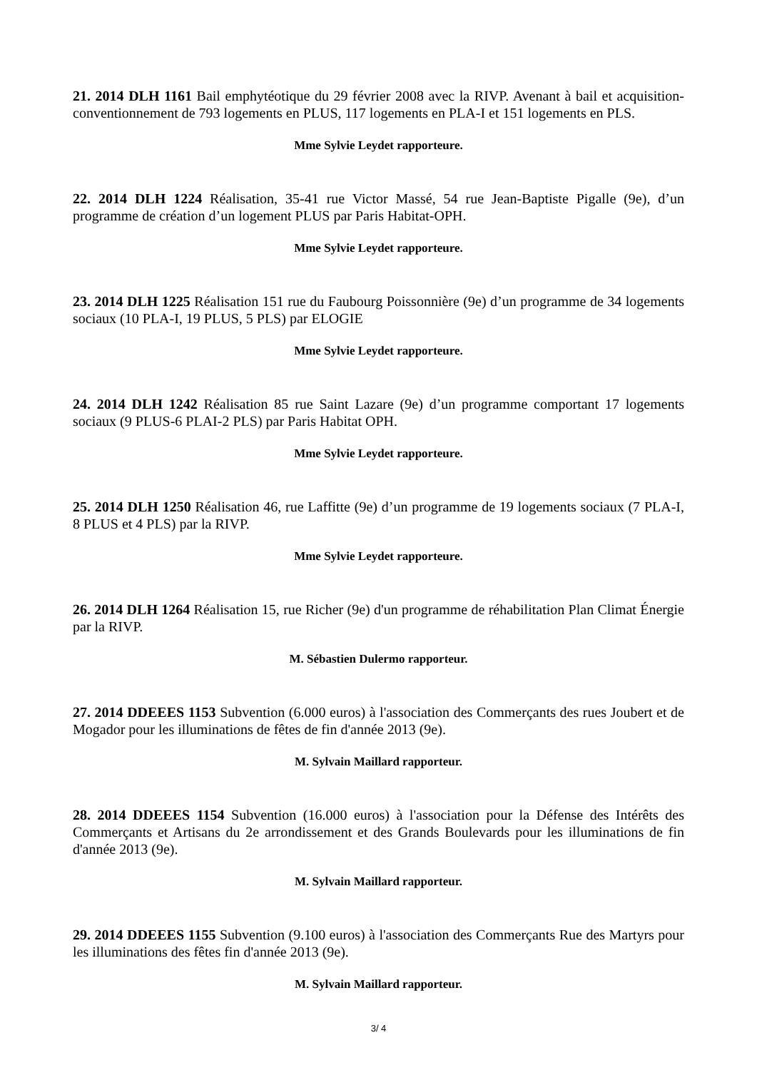21. 2014 DLH 1161 Bail emphytéotique du 29 février 2008 avec la RIVP. Avenant à bail et acquisition-conventionnement de 793 logements en PLUS, 117 logements en PLA-I et 151 logements en PLS.
Mme Sylvie Leydet rapporteure.
22. 2014 DLH 1224 Réalisation, 35-41 rue Victor Massé, 54 rue Jean-Baptiste Pigalle (9e), d’un programme de création d’un logement PLUS par Paris Habitat-OPH.
Mme Sylvie Leydet rapporteure.
23. 2014 DLH 1225 Réalisation 151 rue du Faubourg Poissonnière (9e) d’un programme de 34 logements sociaux (10 PLA-I, 19 PLUS, 5 PLS) par ELOGIE
Mme Sylvie Leydet rapporteure.
24. 2014 DLH 1242 Réalisation 85 rue Saint Lazare (9e) d’un programme comportant 17 logements sociaux (9 PLUS-6 PLAI-2 PLS) par Paris Habitat OPH.
Mme Sylvie Leydet rapporteure.
25. 2014 DLH 1250 Réalisation 46, rue Laffitte (9e) d’un programme de 19 logements sociaux (7 PLA-I, 8 PLUS et 4 PLS) par la RIVP.
Mme Sylvie Leydet rapporteure.
26. 2014 DLH 1264 Réalisation 15, rue Richer (9e) d'un programme de réhabilitation Plan Climat Énergie par la RIVP.
M. Sébastien Dulermo rapporteur.
27. 2014 DDEEES 1153 Subvention (6.000 euros) à l'association des Commerçants des rues Joubert et de Mogador pour les illuminations de fêtes de fin d'année 2013 (9e).
M. Sylvain Maillard rapporteur.
28. 2014 DDEEES 1154 Subvention (16.000 euros) à l'association pour la Défense des Intérêts des Commerçants et Artisans du 2e arrondissement et des Grands Boulevards pour les illuminations de fin d'année 2013 (9e).
M. Sylvain Maillard rapporteur.
29. 2014 DDEEES 1155 Subvention (9.100 euros) à l'association des Commerçants Rue des Martyrs pour les illuminations des fêtes fin d'année 2013 (9e).
M. Sylvain Maillard rapporteur.
3/ 4